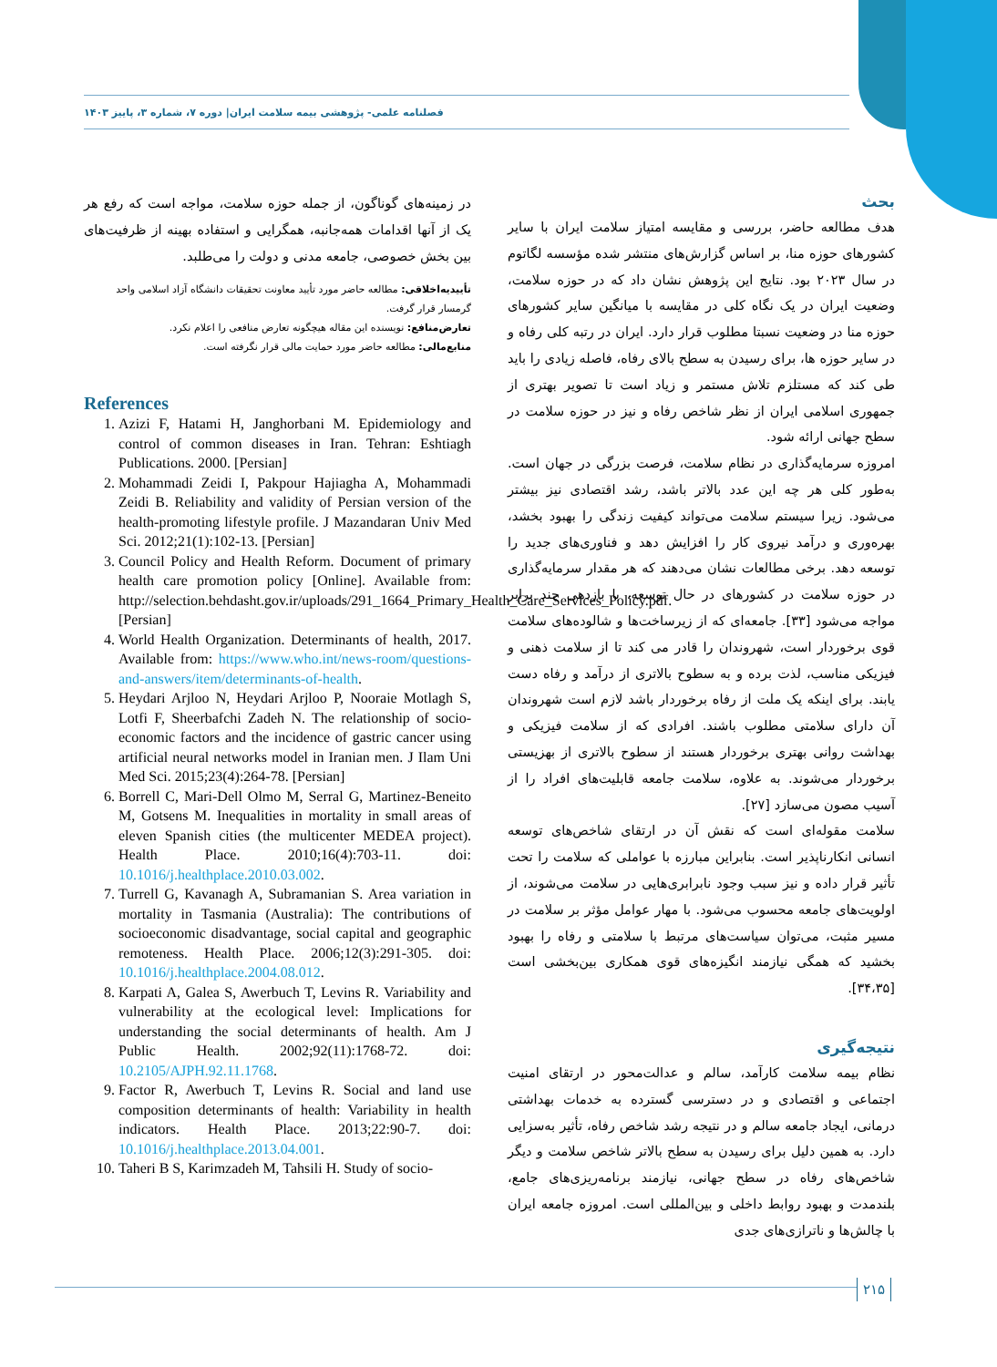فصلنامه علمی- پژوهشی بیمه سلامت ایران| دوره ۷، شماره ۳، پاییز ۱۴۰۳
بحث
هدف مطالعه حاضر، بررسی و مقایسه امتیاز سلامت ایران با سایر کشورهای حوزه منا، بر اساس گزارش‌های منتشر شده مؤسسه لگاتوم در سال ۲۰۲۳ بود. نتایج این پژوهش نشان داد که در حوزه سلامت، وضعیت ایران در یک نگاه کلی در مقایسه با میانگین سایر کشورهای حوزه منا در وضعیت نسبتا مطلوب قرار دارد. ایران در رتبه کلی رفاه و در سایر حوزه ها، برای رسیدن به سطح بالای رفاه، فاصله زیادی را باید طی کند که مستلزم تلاش مستمر و زیاد است تا تصویر بهتری از جمهوری اسلامی ایران از نظر شاخص رفاه و نیز در حوزه سلامت در سطح جهانی ارائه شود.
امروزه سرمایه‌گذاری در نظام سلامت، فرصت بزرگی در جهان است. به‌طور کلی هر چه این عدد بالاتر باشد، رشد اقتصادی نیز بیشتر می‌شود. زیرا سیستم سلامت می‌تواند کیفیت زندگی را بهبود بخشد، بهره‌وری و درآمد نیروی کار را افزایش دهد و فناوری‌های جدید را توسعه دهد. برخی مطالعات نشان می‌دهند که هر مقدار سرمایه‌گذاری در حوزه سلامت در کشورهای در حال توسعه، با بازدهی چند برابر مواجه می‌شود [۳۳]. جامعه‌ای که از زیرساخت‌ها و شالوده‌های سلامت قوی برخوردار است، شهروندان را قادر می کند تا از سلامت ذهنی و فیزیکی مناسب، لذت برده و به سطوح بالاتری از درآمد و رفاه دست یابند. برای اینکه یک ملت از رفاه برخوردار باشد لازم است شهروندان آن دارای سلامتی مطلوب باشند. افرادی که از سلامت فیزیکی و بهداشت روانی بهتری برخوردار هستند از سطوح بالاتری از بهزیستی برخوردار می‌شوند. به علاوه، سلامت جامعه قابلیت‌های افراد را از آسیب مصون می‌سازد [۲۷].
سلامت مقوله‌ای است که نقش آن در ارتقای شاخص‌های توسعه انسانی انکارناپذیر است. بنابراین مبارزه با عواملی که سلامت را تحت تأثیر قرار داده و نیز سبب وجود نابرابری‌هایی در سلامت می‌شوند، از اولویت‌های جامعه محسوب می‌شود. با مهار عوامل مؤثر بر سلامت در مسیر مثبت، می‌توان سیاست‌های مرتبط با سلامتی و رفاه را بهبود بخشید که همگی نیازمند انگیزه‌های قوی همکاری بین‌بخشی است [۳۴،۳۵].
نتیجه‌گیری
نظام بیمه سلامت کارآمد، سالم و عدالت‌محور در ارتقای امنیت اجتماعی و اقتصادی و در دسترسی گسترده به خدمات بهداشتی درمانی، ایجاد جامعه سالم و در نتیجه رشد شاخص رفاه، تأثیر به‌سزایی دارد. به همین دلیل برای رسیدن به سطح بالاتر شاخص سلامت و دیگر شاخص‌های رفاه در سطح جهانی، نیازمند برنامه‌ریزی‌های جامع، بلندمدت و بهبود روابط داخلی و بین‌المللی است. امروزه جامعه ایران با چالش‌ها و ناترازی‌های جدی
در زمینه‌های گوناگون، از جمله حوزه سلامت، مواجه است که رفع هر یک از آنها اقدامات همه‌جانبه، همگرایی و استفاده بهینه از ظرفیت‌های بین بخش خصوصی، جامعه مدنی و دولت را می‌طلبد.
تأییدیه‌اخلاقی: مطالعه حاضر مورد تأیید معاونت تحقیقات دانشگاه آزاد اسلامی واحد گرمسار قرار گرفت.
تعارض‌منافع: نویسنده این مقاله هیچگونه تعارض منافعی را اعلام نکرد.
منابع‌مالی: مطالعه حاضر مورد حمایت مالی قرار نگرفته است.
References
1. Azizi F, Hatami H, Janghorbani M. Epidemiology and control of common diseases in Iran. Tehran: Eshtiagh Publications. 2000. [Persian]
2. Mohammadi Zeidi I, Pakpour Hajiagha A, Mohammadi Zeidi B. Reliability and validity of Persian version of the health-promoting lifestyle profile. J Mazandaran Univ Med Sci. 2012;21(1):102-13. [Persian]
3. Council Policy and Health Reform. Document of primary health care promotion policy [Online]. Available from: http://selection.behdasht.gov.ir/uploads/291_1664_Primary_Health_Care_Services_Policy.pdf. [Persian]
4. World Health Organization. Determinants of health, 2017. Available from: https://www.who.int/news-room/questions-and-answers/item/determinants-of-health.
5. Heydari Arjloo N, Heydari Arjloo P, Nooraie Motlagh S, Lotfi F, Sheerbafchi Zadeh N. The relationship of socio-economic factors and the incidence of gastric cancer using artificial neural networks model in Iranian men. J Ilam Uni Med Sci. 2015;23(4):264-78. [Persian]
6. Borrell C, Mari-Dell Olmo M, Serral G, Martinez-Beneito M, Gotsens M. Inequalities in mortality in small areas of eleven Spanish cities (the multicenter MEDEA project). Health Place. 2010;16(4):703-11. doi: 10.1016/j.healthplace.2010.03.002.
7. Turrell G, Kavanagh A, Subramanian S. Area variation in mortality in Tasmania (Australia): The contributions of socioeconomic disadvantage, social capital and geographic remoteness. Health Place. 2006;12(3):291-305. doi: 10.1016/j.healthplace.2004.08.012.
8. Karpati A, Galea S, Awerbuch T, Levins R. Variability and vulnerability at the ecological level: Implications for understanding the social determinants of health. Am J Public Health. 2002;92(11):1768-72. doi: 10.2105/AJPH.92.11.1768.
9. Factor R, Awerbuch T, Levins R. Social and land use composition determinants of health: Variability in health indicators. Health Place. 2013;22:90-7. doi: 10.1016/j.healthplace.2013.04.001.
10. Taheri B S, Karimzadeh M, Tahsili H. Study of socio-
۲۱۵